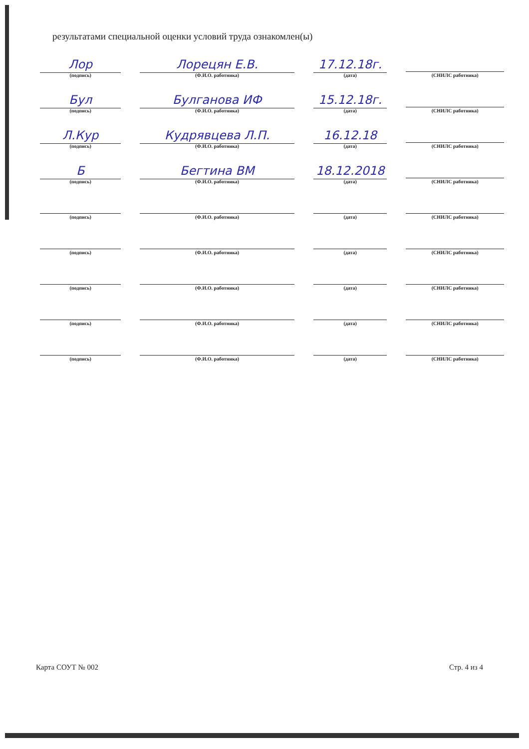результатами специальной оценки условий труда ознакомлен(ы)
Лор
(подпись)
Лорецян Е.В.
(Ф.И.О. работника)
17.12.18г.
(дата)
(СНИЛС работника)
Бул
(подпись)
Булганова ИФ
(Ф.И.О. работника)
15.12.18г.
(дата)
(СНИЛС работника)
Л.Кур
(подпись)
Кудрявцева Л.П.
(Ф.И.О. работника)
16.12.18
(дата)
(СНИЛС работника)
Б
(подпись)
Бегтина ВМ
(Ф.И.О. работника)
18.12.2018
(дата)
(СНИЛС работника)
(подпись)
(Ф.И.О. работника)
(дата)
(СНИЛС работника)
(подпись)
(Ф.И.О. работника)
(дата)
(СНИЛС работника)
(подпись)
(Ф.И.О. работника)
(дата)
(СНИЛС работника)
(подпись)
(Ф.И.О. работника)
(дата)
(СНИЛС работника)
(подпись)
(Ф.И.О. работника)
(дата)
(СНИЛС работника)
Карта СОУТ № 002 Стр. 4 из 4